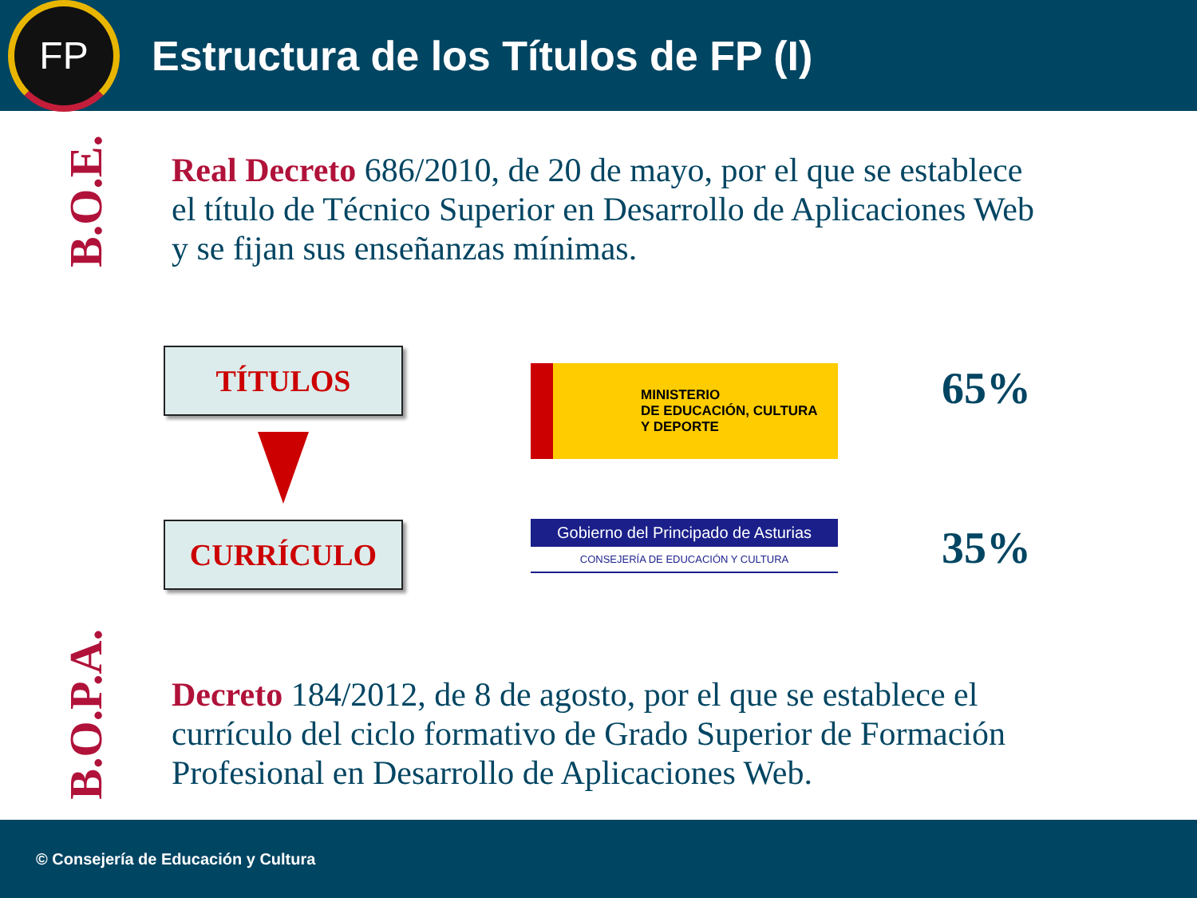FP
Estructura de los Títulos de FP (I)
B.O.E.
B.O.P.A.
Real Decreto 686/2010, de 20 de mayo, por el que se establece el título de Técnico Superior en Desarrollo de Aplicaciones Web y se fijan sus enseñanzas mínimas.
TÍTULOS
CURRÍCULO
MINISTERIO
DE EDUCACIÓN, CULTURA
Y DEPORTE
Gobierno del Principado de Asturias
CONSEJERÍA DE EDUCACIÓN Y CULTURA
65%
35%
Decreto 184/2012, de 8 de agosto, por el que se establece el currículo del ciclo formativo de Grado Superior de Formación Profesional en Desarrollo de Aplicaciones Web.
© Consejería de Educación y Cultura